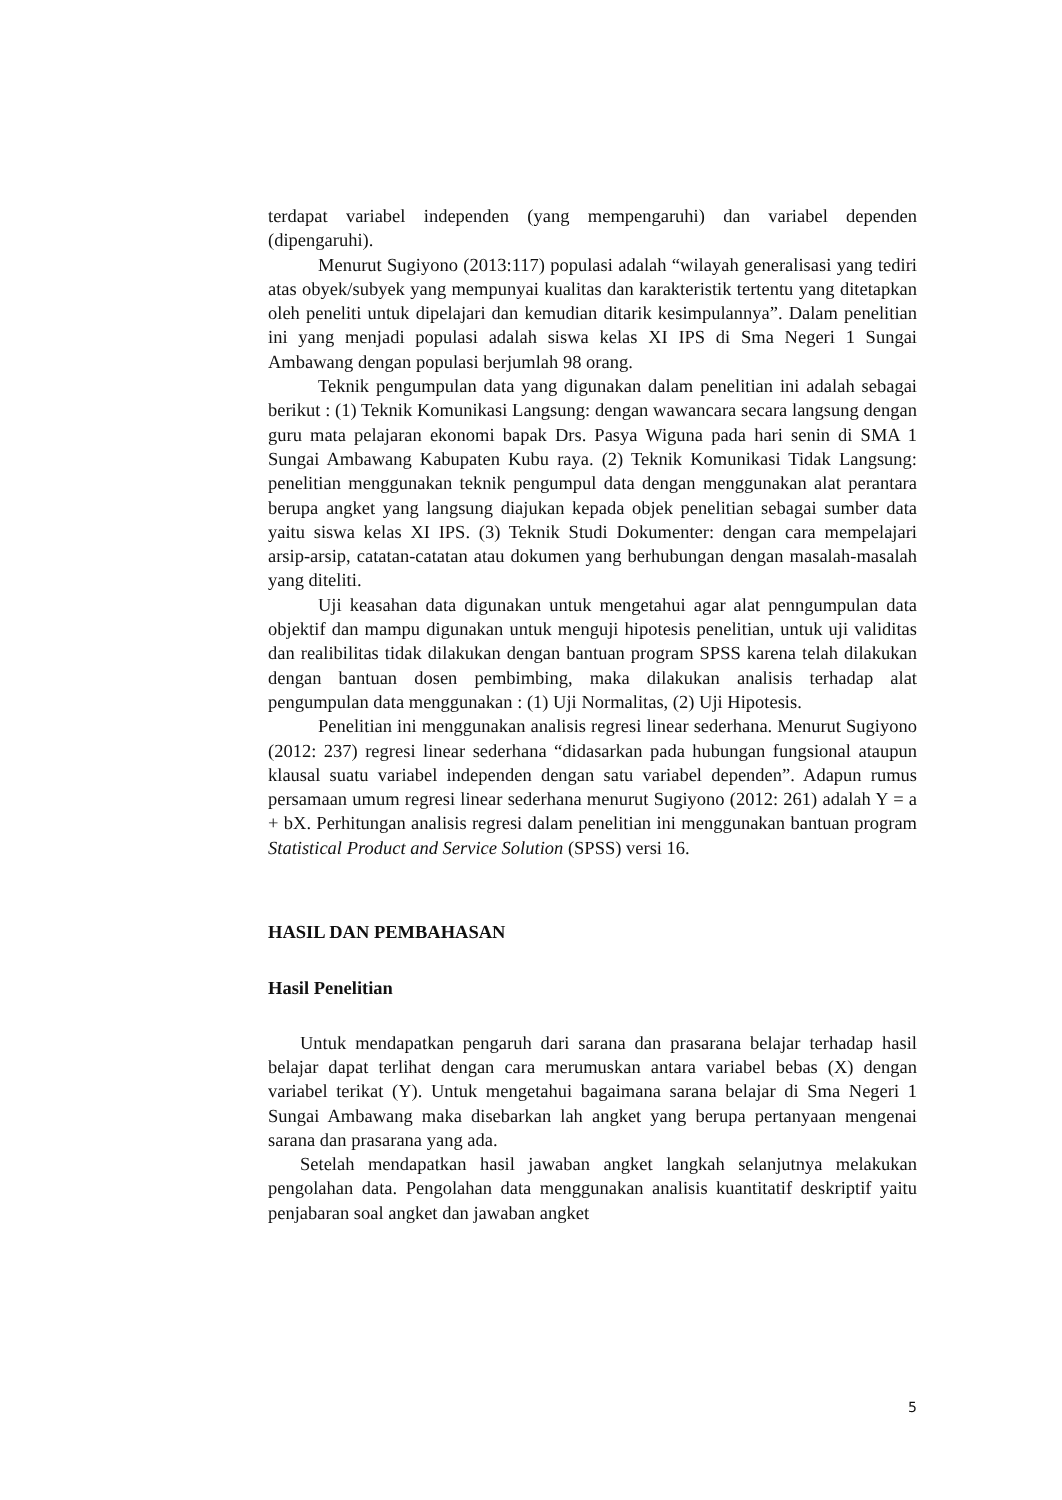terdapat variabel independen (yang mempengaruhi) dan variabel dependen (dipengaruhi).
Menurut Sugiyono (2013:117) populasi adalah “wilayah generalisasi yang tediri atas obyek/subyek yang mempunyai kualitas dan karakteristik tertentu yang ditetapkan oleh peneliti untuk dipelajari dan kemudian ditarik kesimpulannya”. Dalam penelitian ini yang menjadi populasi adalah siswa kelas XI IPS di Sma Negeri 1 Sungai Ambawang dengan populasi berjumlah 98 orang.
Teknik pengumpulan data yang digunakan dalam penelitian ini adalah sebagai berikut : (1) Teknik Komunikasi Langsung: dengan wawancara secara langsung dengan guru mata pelajaran ekonomi bapak Drs. Pasya Wiguna pada hari senin di SMA 1 Sungai Ambawang Kabupaten Kubu raya. (2) Teknik Komunikasi Tidak Langsung: penelitian menggunakan teknik pengumpul data dengan menggunakan alat perantara berupa angket yang langsung diajukan kepada objek penelitian sebagai sumber data yaitu siswa kelas XI IPS. (3) Teknik Studi Dokumenter: dengan cara mempelajari arsip-arsip, catatan-catatan atau dokumen yang berhubungan dengan masalah-masalah yang diteliti.
Uji keasahan data digunakan untuk mengetahui agar alat penngumpulan data objektif dan mampu digunakan untuk menguji hipotesis penelitian, untuk uji validitas dan realibilitas tidak dilakukan dengan bantuan program SPSS karena telah dilakukan dengan bantuan dosen pembimbing, maka dilakukan analisis terhadap alat pengumpulan data menggunakan : (1) Uji Normalitas, (2) Uji Hipotesis.
Penelitian ini menggunakan analisis regresi linear sederhana. Menurut Sugiyono (2012: 237) regresi linear sederhana “didasarkan pada hubungan fungsional ataupun klausal suatu variabel independen dengan satu variabel dependen”. Adapun rumus persamaan umum regresi linear sederhana menurut Sugiyono (2012: 261) adalah Y = a + bX. Perhitungan analisis regresi dalam penelitian ini menggunakan bantuan program Statistical Product and Service Solution (SPSS) versi 16.
HASIL DAN PEMBAHASAN
Hasil Penelitian
Untuk mendapatkan pengaruh dari sarana dan prasarana belajar terhadap hasil belajar dapat terlihat dengan cara merumuskan antara variabel bebas (X) dengan variabel terikat (Y). Untuk mengetahui bagaimana sarana belajar di Sma Negeri 1 Sungai Ambawang maka disebarkan lah angket yang berupa pertanyaan mengenai sarana dan prasarana yang ada.
Setelah mendapatkan hasil jawaban angket langkah selanjutnya melakukan pengolahan data. Pengolahan data menggunakan analisis kuantitatif deskriptif yaitu penjabaran soal angket dan jawaban angket
5